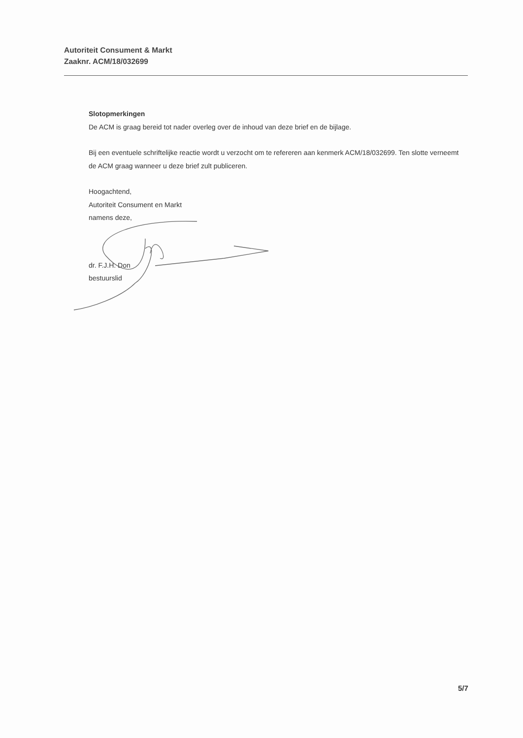Autoriteit Consument & Markt
Zaaknr. ACM/18/032699
Slotopmerkingen
De ACM is graag bereid tot nader overleg over de inhoud van deze brief en de bijlage.
Bij een eventuele schriftelijke reactie wordt u verzocht om te refereren aan kenmerk ACM/18/032699. Ten slotte verneemt de ACM graag wanneer u deze brief zult publiceren.
Hoogachtend,
Autoriteit Consument en Markt
namens deze,
dr. F.J.H. Don
bestuurslid
5/7